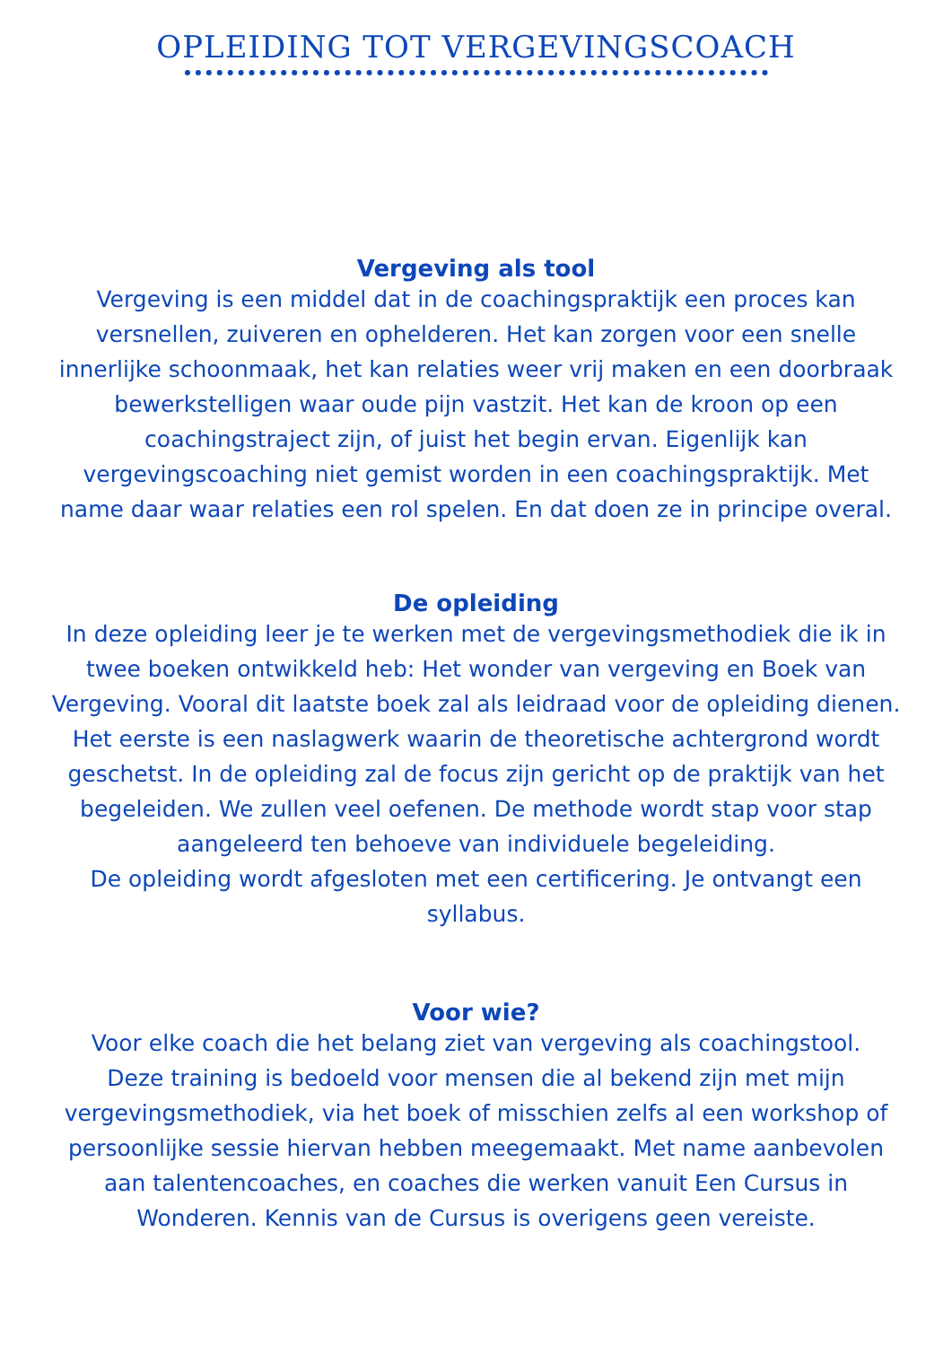OPLEIDING TOT VERGEVINGSCOACH
Vergeving als tool
Vergeving is een middel dat in de coachingspraktijk een proces kan versnellen, zuiveren en ophelderen. Het kan zorgen voor een snelle innerlijke schoonmaak, het kan relaties weer vrij maken en een doorbraak bewerkstelligen waar oude pijn vastzit. Het kan de kroon op een coachingstraject zijn, of juist het begin ervan. Eigenlijk kan vergevingscoaching niet gemist worden in een coachingspraktijk. Met name daar waar relaties een rol spelen. En dat doen ze in principe overal.
De opleiding
In deze opleiding leer je te werken met de vergevingsmethodiek die ik in twee boeken ontwikkeld heb: Het wonder van vergeving en Boek van Vergeving. Vooral dit laatste boek zal als leidraad voor de opleiding dienen. Het eerste is een naslagwerk waarin de theoretische achtergrond wordt geschetst. In de opleiding zal de focus zijn gericht op de praktijk van het begeleiden. We zullen veel oefenen. De methode wordt stap voor stap aangeleerd ten behoeve van individuele begeleiding.
De opleiding wordt afgesloten met een certificering. Je ontvangt een syllabus.
Voor wie?
Voor elke coach die het belang ziet van vergeving als coachingstool.
Deze training is bedoeld voor mensen die al bekend zijn met mijn vergevingsmethodiek, via het boek of misschien zelfs al een workshop of persoonlijke sessie hiervan hebben meegemaakt. Met name aanbevolen aan talentencoaches, en coaches die werken vanuit Een Cursus in Wonderen. Kennis van de Cursus is overigens geen vereiste.